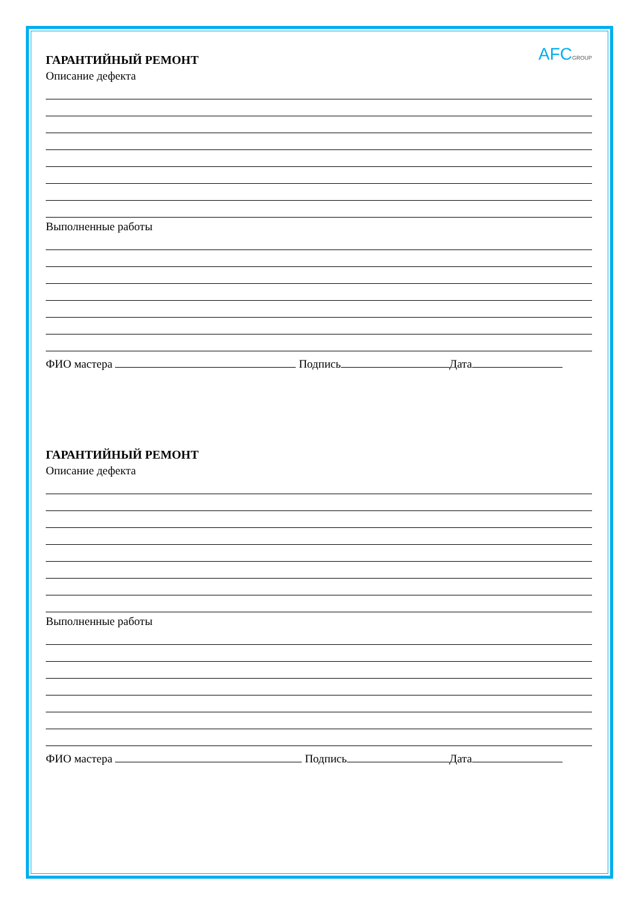AFCGROUP
ГАРАНТИЙНЫЙ РЕМОНТ
Описание дефекта
Выполненные работы
ФИО мастера Подпись Дата
ГАРАНТИЙНЫЙ РЕМОНТ
Описание дефекта
Выполненные работы
ФИО мастера Подпись Дата